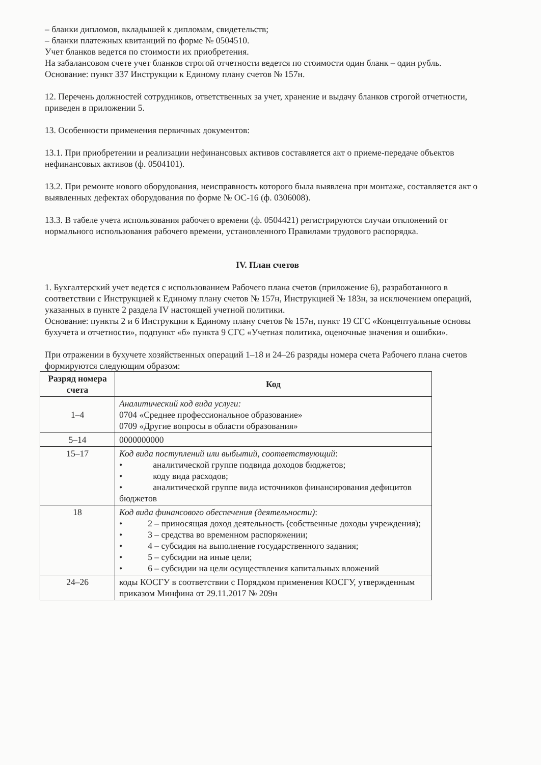– бланки дипломов, вкладышей к дипломам, свидетельств;
– бланки платежных квитанций по форме № 0504510.
Учет бланков ведется по стоимости их приобретения.
На забалансовом счете учет бланков строгой отчетности ведется по стоимости один бланк – один рубль.
Основание: пункт 337 Инструкции к Единому плану счетов № 157н.
12. Перечень должностей сотрудников, ответственных за учет, хранение и выдачу бланков строгой отчетности, приведен в приложении 5.
13. Особенности применения первичных документов:
13.1. При приобретении и реализации нефинансовых активов составляется акт о приеме-передаче объектов нефинансовых активов (ф. 0504101).
13.2. При ремонте нового оборудования, неисправность которого была выявлена при монтаже, составляется акт о выявленных дефектах оборудования по форме № ОС-16 (ф. 0306008).
13.3. В табеле учета использования рабочего времени (ф. 0504421) регистрируются случаи отклонений от нормального использования рабочего времени, установленного Правилами трудового распорядка.
IV. План счетов
1. Бухгалтерский учет ведется с использованием Рабочего плана счетов (приложение 6), разработанного в соответствии с Инструкцией к Единому плану счетов № 157н, Инструкцией № 183н, за исключением операций, указанных в пункте 2 раздела IV настоящей учетной политики.
Основание: пункты 2 и 6 Инструкции к Единому плану счетов № 157н, пункт 19 СГС «Концептуальные основы бухучета и отчетности», подпункт «б» пункта 9 СГС «Учетная политика, оценочные значения и ошибки».
При отражении в бухучете хозяйственных операций 1–18 и 24–26 разряды номера счета Рабочего плана счетов формируются следующим образом:
| Разряд номера счета | Код |
| --- | --- |
| 1–4 | Аналитический код вида услуги: 0704 «Среднее профессиональное образование» 0709 «Другие вопросы в области образования» |
| 5–14 | 0000000000 |
| 15–17 | Код вида поступлений или выбытий, соответствующий : • аналитической группе подвида доходов бюджетов; • коду вида расходов; • аналитической группе вида источников финансирования дефицитов бюджетов |
| 18 | Код вида финансового обеспечения (деятельности) : • 2 – приносящая доход деятельность (собственные доходы учреждения); • 3 – средства во временном распоряжении; • 4 – субсидия на выполнение государственного задания; • 5 – субсидии на иные цели; • 6 – субсидии на цели осуществления капитальных вложений |
| 24–26 | коды КОСГУ в соответствии с Порядком применения КОСГУ, утвержденным приказом Минфина от 29.11.2017 № 209н |